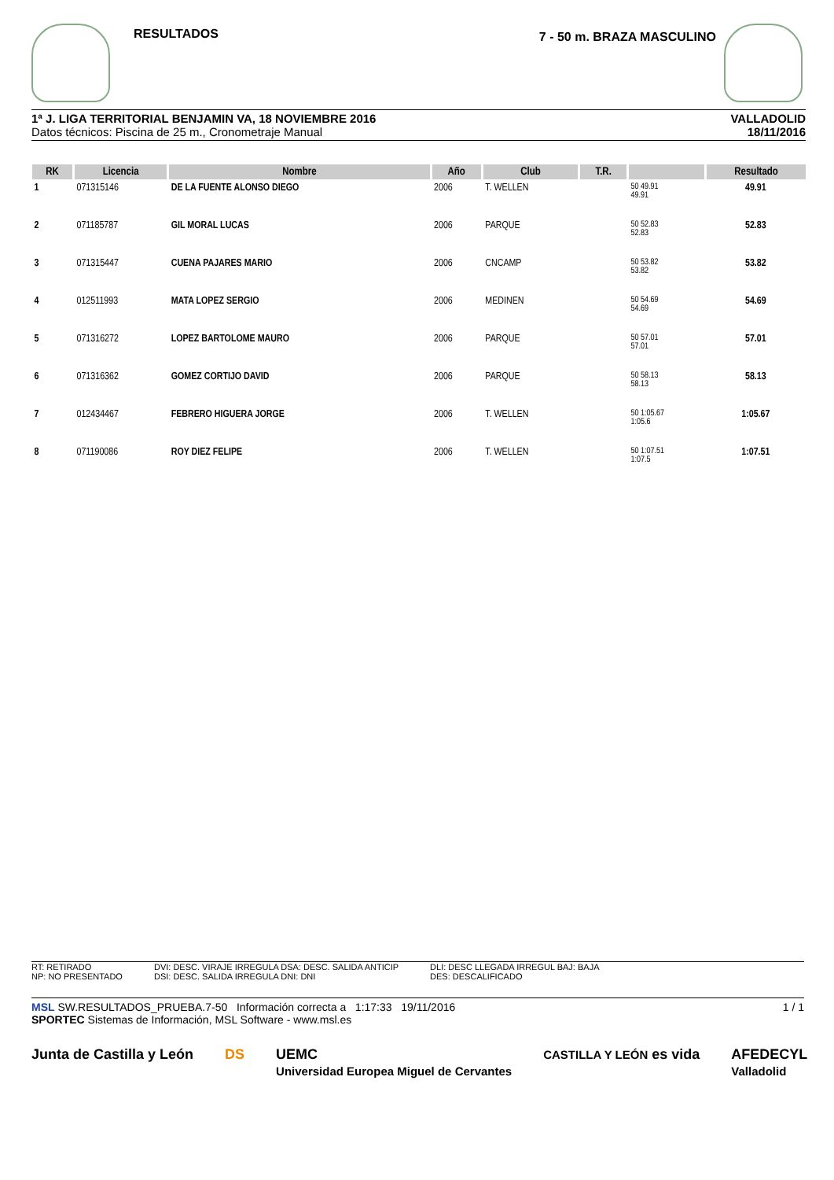RESULTADOS
7 - 50 m. BRAZA MASCULINO
1ª J. LIGA TERRITORIAL BENJAMIN VA, 18 NOVIEMBRE 2016
Datos técnicos: Piscina de 25 m., Cronometraje Manual
VALLADOLID
18/11/2016
| RK | Licencia | Nombre | Año | Club | T.R. | | Resultado |
| --- | --- | --- | --- | --- | --- | --- | --- |
| 1 | 071315146 | DE LA FUENTE ALONSO DIEGO | 2006 | T. WELLEN | | 50 49.91 49.91 | 49.91 |
| 2 | 071185787 | GIL MORAL LUCAS | 2006 | PARQUE | | 50 52.83 52.83 | 52.83 |
| 3 | 071315447 | CUENA PAJARES MARIO | 2006 | CNCAMP | | 50 53.82 53.82 | 53.82 |
| 4 | 012511993 | MATA LOPEZ SERGIO | 2006 | MEDINEN | | 50 54.69 54.69 | 54.69 |
| 5 | 071316272 | LOPEZ BARTOLOME MAURO | 2006 | PARQUE | | 50 57.01 57.01 | 57.01 |
| 6 | 071316362 | GOMEZ CORTIJO DAVID | 2006 | PARQUE | | 50 58.13 58.13 | 58.13 |
| 7 | 012434467 | FEBRERO HIGUERA JORGE | 2006 | T. WELLEN | | 50 1:05.67 1:05.6 | 1:05.67 |
| 8 | 071190086 | ROY DIEZ FELIPE | 2006 | T. WELLEN | | 50 1:07.51 1:07.5 | 1:07.51 |
RT: RETIRADO
NP: NO PRESENTADO
DVI: DESC. VIRAJE IRREGULA DSA: DESC. SALIDA ANTICIP
DSI: DESC. SALIDA IRREGULA DNI: DNI
DLI: DESC LLEGADA IRREGUL BAJ: BAJA
DES: DESCALIFICADO
MSL SW.RESULTADOS_PRUEBA.7-50 Información correcta a 1:17:33 19/11/2016 1 / 1
SPORTEC Sistemas de Información, MSL Software - www.msl.es
Junta de Castilla y León DS UEMC
Universidad Europea Miguel de Cervantes CASTILLA Y LEÓN es vida AFEDECYL
Valladolid